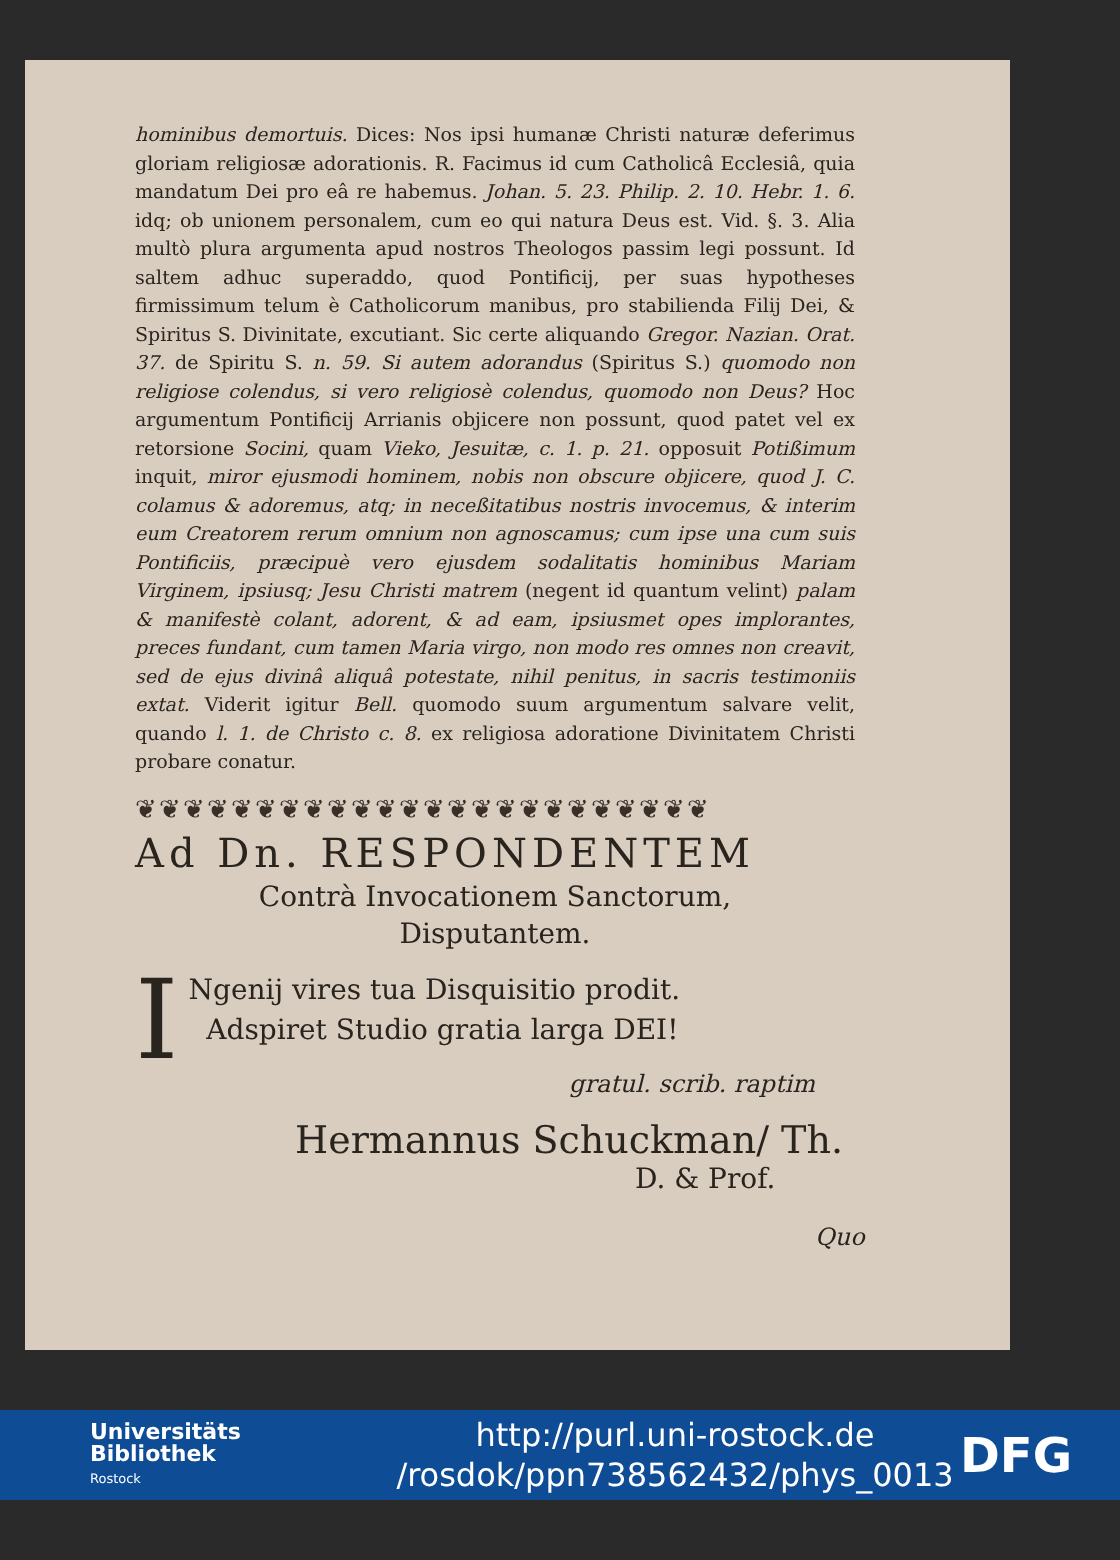hominibus demortuis. Dices: Nos ipsi humanæ Christi naturæ deferimus gloriam religiosæ adorationis. R. Facimus id cum Catholicâ Ecclesiâ, quia mandatum Dei pro eâ re habemus. Johan. 5. 23. Philip. 2. 10. Hebr. 1. 6. idq; ob unionem personalem, cum eo qui natura Deus est. Vid. §. 3. Alia multò plura argumenta apud nostros Theologos passim legi possunt. Id saltem adhuc superaddo, quod Pontificij, per suas hypotheses firmissimum telum è Catholicorum manibus, pro stabilienda Filij Dei, & Spiritus S. Divinitate, excutiant. Sic certe aliquando Gregor. Nazian. Orat. 37. de Spiritu S. n. 59. Si autem adorandus (Spiritus S.) quomodo non religiose colendus, si vero religiosè colendus, quomodo non Deus? Hoc argumentum Pontificij Arrianis objicere non possunt, quod patet vel ex retorsione Socini, quam Vieko, Jesuitæ, c. 1. p. 21. opposuit Potißimum inquit, miror ejusmodi hominem, nobis non obscure objicere, quod J. C. colamus & adoremus, atq; in neceßitatibus nostris invocemus, & interim eum Creatorem rerum omnium non agnoscamus; cum ipse una cum suis Pontificiis, præcipuè vero ejusdem sodalitatis hominibus Mariam Virginem, ipsiusq; Jesu Christi matrem (negent id quantum velint) palam & manifestè colant, adorent, & ad eam, ipsiusmet opes implorantes, preces fundant, cum tamen Maria virgo, non modo res omnes non creavit, sed de ejus divinâ aliquâ potestate, nihil penitus, in sacris testimoniis extat. Viderit igitur Bell. quomodo suum argumentum salvare velit, quando l. 1. de Christo c. 8. ex religiosa adoratione Divinitatem Christi probare conatur.
❦❦❦❦❦❦❦❦❦❦❦❦❦❦❦❦❦❦❦❦❦❦❦❦
Ad Dn. RESPONDENTEM
Contrà Invocationem Sanctorum,
Disputantem.
I
Ngenij vires tua Disquisitio prodit.
Adspiret Studio gratia larga DEI!
gratul. scrib. raptim
Hermannus Schuckman/ Th.
D. & Prof.
Quo
Universitäts
Bibliothek
Rostock
http://purl.uni-rostock.de
/rosdok/ppn738562432/phys_0013
DFG